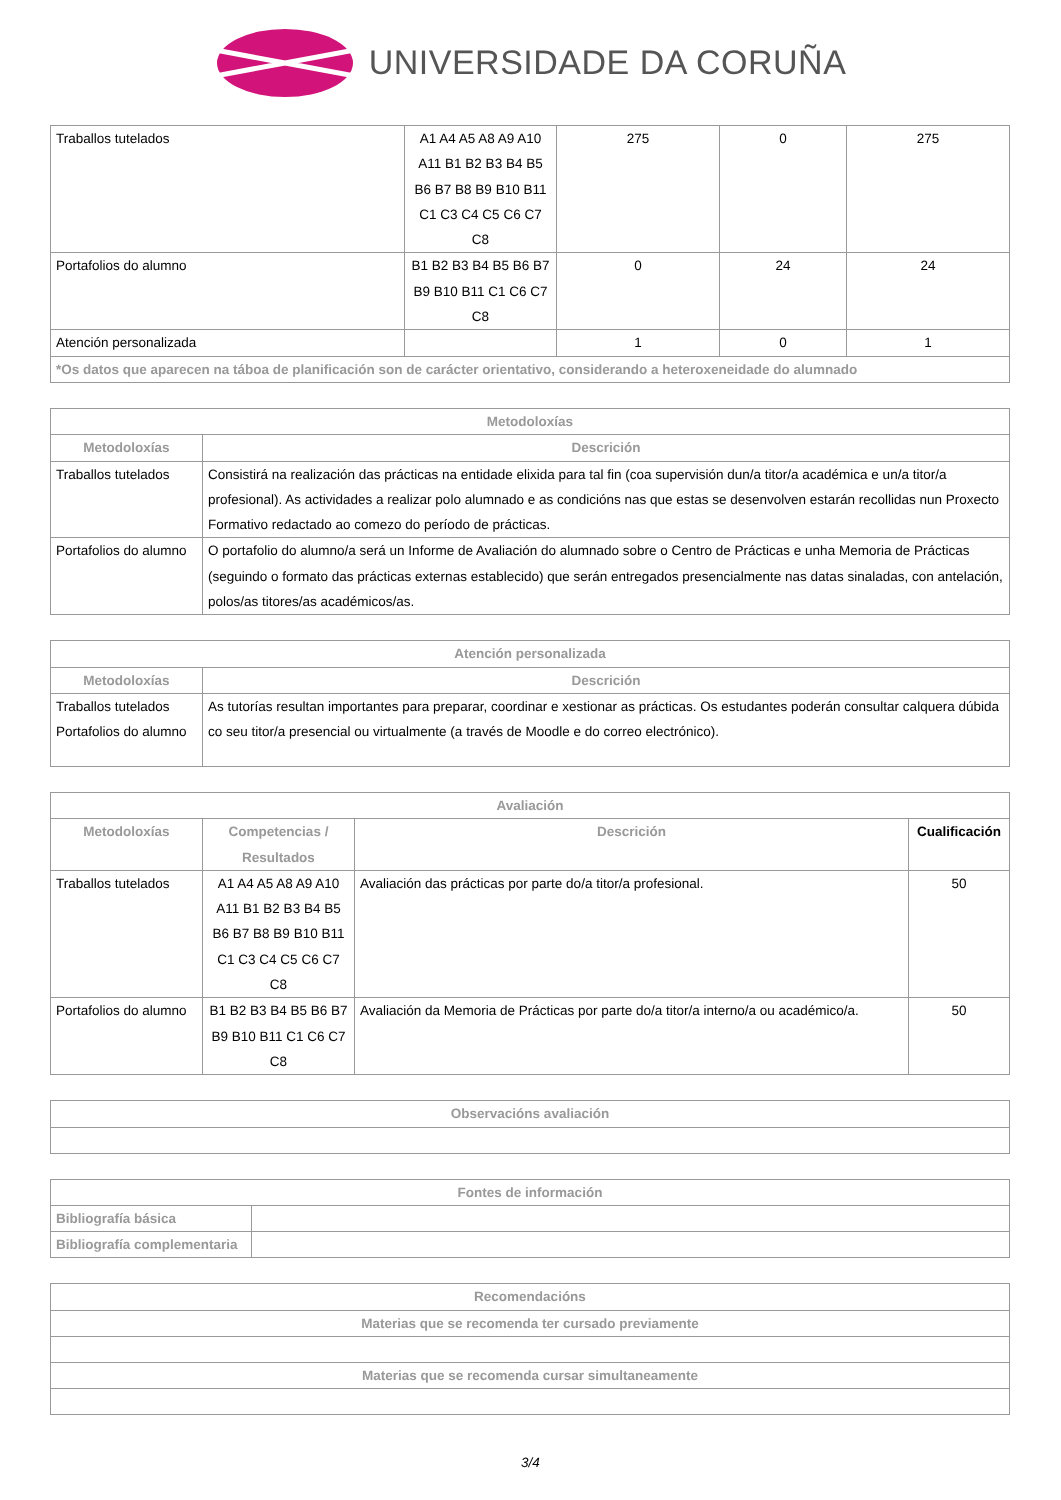UNIVERSIDADE DA CORUÑA
| Traballos tutelados | A1 A4 A5 A8 A9 A10 A11 B1 B2 B3 B4 B5 B6 B7 B8 B9 B10 B11 C1 C3 C4 C5 C6 C7 C8 | 275 | 0 | 275 |
| Portafolios do alumno | B1 B2 B3 B4 B5 B6 B7 B9 B10 B11 C1 C6 C7 C8 | 0 | 24 | 24 |
| Atención personalizada | | 1 | 0 | 1 |
| *Os datos que aparecen na táboa de planificación son de carácter orientativo, considerando a heteroxeneidade do alumnado | | | | |
| Metodoloxías | |
| --- | --- |
| Metodoloxías | Descrición |
| Traballos tutelados | Consistirá na realización das prácticas na entidade elixida para tal fin (coa supervisión dun/a titor/a académica e un/a titor/a profesional). As actividades a realizar polo alumnado e as condicións nas que estas se desenvolven estarán recollidas nun Proxecto Formativo redactado ao comezo do período de prácticas. |
| Portafolios do alumno | O portafolio do alumno/a será un Informe de Avaliación do alumnado sobre o Centro de Prácticas e unha Memoria de Prácticas (seguindo o formato das prácticas externas establecido) que serán entregados presencialmente nas datas sinaladas, con antelación, polos/as titores/as académicos/as. |
| Atención personalizada | |
| --- | --- |
| Metodoloxías | Descrición |
| Traballos tutelados Portafolios do alumno | As tutorías resultan importantes para preparar, coordinar e xestionar as prácticas. Os estudantes poderán consultar calquera dúbida co seu titor/a presencial ou virtualmente (a través de Moodle e do correo electrónico). |
| Avaliación | | | |
| --- | --- | --- | --- |
| Metodoloxías | Competencias / Resultados | Descrición | Cualificación |
| Traballos tutelados | A1 A4 A5 A8 A9 A10 A11 B1 B2 B3 B4 B5 B6 B7 B8 B9 B10 B11 C1 C3 C4 C5 C6 C7 C8 | Avaliación das prácticas por parte do/a titor/a profesional. | 50 |
| Portafolios do alumno | B1 B2 B3 B4 B5 B6 B7 B9 B10 B11 C1 C6 C7 C8 | Avaliación da Memoria de Prácticas por parte do/a titor/a interno/a ou académico/a. | 50 |
| Observacións avaliación |
| --- |
| Fontes de información | |
| --- | --- |
| Bibliografía básica | |
| Bibliografía complementaria | |
| Recomendacións |
| --- |
| Materias que se recomenda ter cursado previamente |
| Materias que se recomenda cursar simultaneamente |
3/4